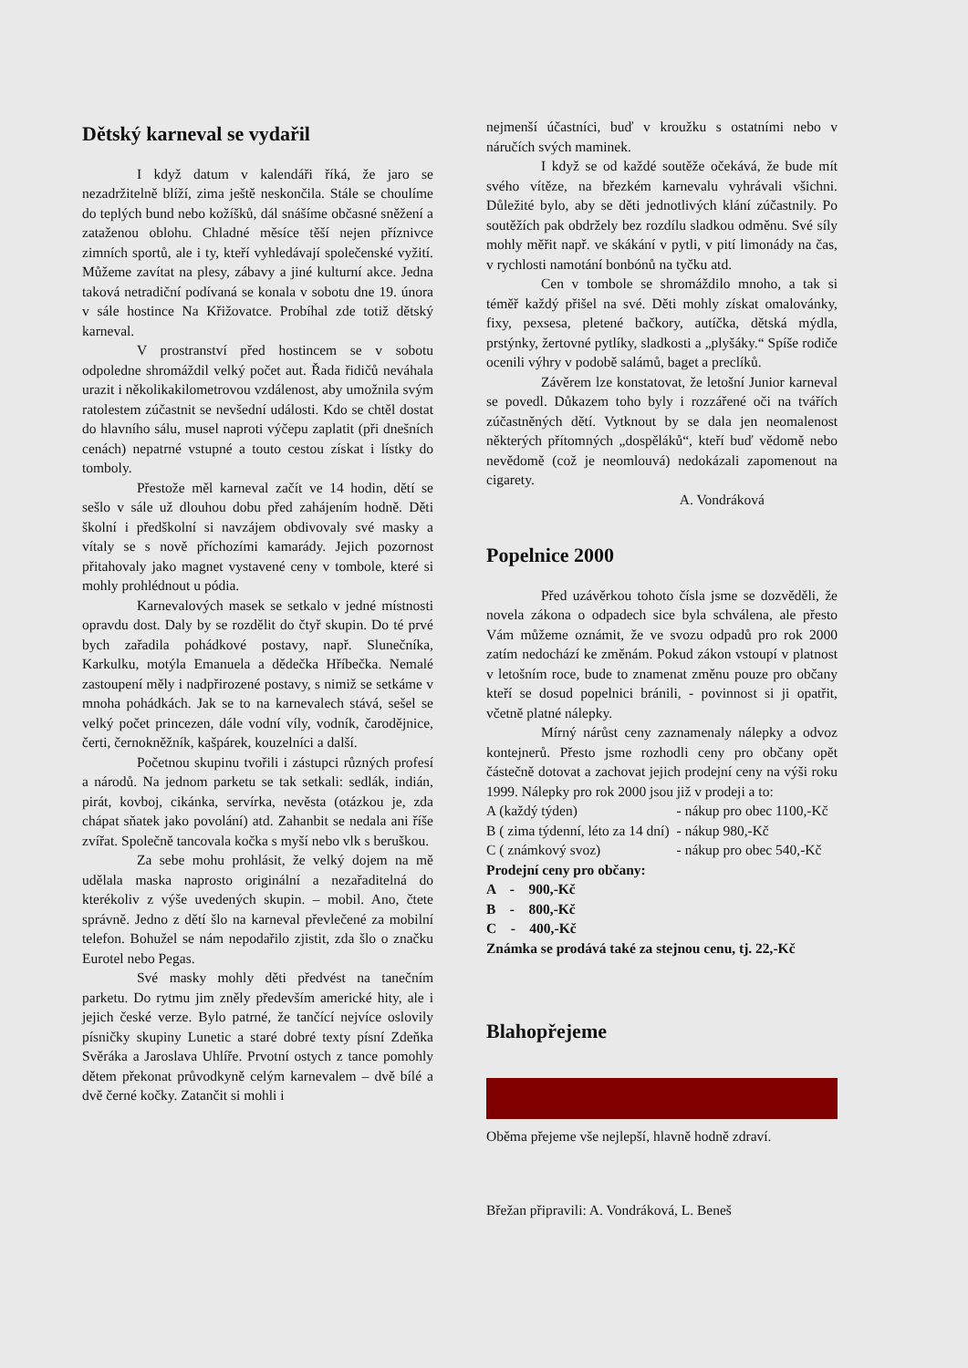Dětský karneval se vydařil
I když datum v kalendáři říká, že jaro se nezadržitelně blíží, zima ještě neskončila. Stále se choulíme do teplých bund nebo kožíšků, dál snášíme občasné sněžení a zataženou oblohu. Chladné měsíce těší nejen příznivce zimních sportů, ale i ty, kteří vyhledávají společenské vyžití. Můžeme zavítat na plesy, zábavy a jiné kulturní akce. Jedna taková netradiční podívaná se konala v sobotu dne 19. února v sále hostince Na Křižovatce. Probíhal zde totiž dětský karneval.
V prostranství před hostincem se v sobotu odpoledne shromáždil velký počet aut. Řada řidičů neváhala urazit i několikakilometrovou vzdálenost, aby umožnila svým ratolestem zúčastnit se nevšední události. Kdo se chtěl dostat do hlavního sálu, musel naproti výčepu zaplatit (při dnešních cenách) nepatrné vstupné a touto cestou získat i lístky do tomboly.
Přestože měl karneval začít ve 14 hodin, dětí se sešlo v sále už dlouhou dobu před zahájením hodně. Děti školní i předškolní si navzájem obdivovaly své masky a vítaly se s nově příchozími kamarády. Jejich pozornost přitahovaly jako magnet vystavené ceny v tombole, které si mohly prohlédnout u pódia.
Karnevalových masek se setkalo v jedné místnosti opravdu dost. Daly by se rozdělit do čtyř skupin. Do té prvé bych zařadila pohádkové postavy, např. Slunečníka, Karkulku, motýla Emanuela a dědečka Hříbečka. Nemalé zastoupení měly i nadpřirozené postavy, s nimiž se setkáme v mnoha pohádkách. Jak se to na karnevalech stává, sešel se velký počet princezen, dále vodní víly, vodník, čarodějnice, čerti, černokněžník, kašpárek, kouzelníci a další.
Početnou skupinu tvořili i zástupci různých profesí a národů. Na jednom parketu se tak setkali: sedlák, indián, pirát, kovboj, cikánka, servírka, nevěsta (otázkou je, zda chápat sňatek jako povolání) atd. Zahanbit se nedala ani říše zvířat. Společně tancovala kočka s myší nebo vlk s beruškou.
Za sebe mohu prohlásit, že velký dojem na mě udělala maska naprosto originální a nezařaditelná do kterékoliv z výše uvedených skupin. – mobil. Ano, čtete správně. Jedno z dětí šlo na karneval převlečené za mobilní telefon. Bohužel se nám nepodařilo zjistit, zda šlo o značku Eurotel nebo Pegas.
Své masky mohly děti předvést na tanečním parketu. Do rytmu jim zněly především americké hity, ale i jejich české verze. Bylo patrné, že tančící nejvíce oslovily písničky skupiny Lunetic a staré dobré texty písní Zdeňka Svěráka a Jaroslava Uhlíře. Prvotní ostych z tance pomohly dětem překonat průvodkyně celým karnevalem – dvě bílé a dvě černé kočky. Zatančit si mohli i
nejmenší účastníci, buď v kroužku s ostatními nebo v náručích svých maminek.
I když se od každé soutěže očekává, že bude mít svého vítěze, na březkém karnevalu vyhrávali všichni. Důležité bylo, aby se děti jednotlivých klání zúčastnily. Po soutěžích pak obdržely bez rozdílu sladkou odměnu. Své síly mohly měřit např. ve skákání v pytli, v pití limonády na čas, v rychlosti namotání bonbónů na tyčku atd.
Cen v tombole se shromáždilo mnoho, a tak si téměř každý přišel na své. Děti mohly získat omalovánky, fixy, pexsesa, pletené bačkory, autíčka, dětská mýdla, prstýnky, žertovné pytlíky, sladkosti a „plyšáky.“ Spíše rodiče ocenili výhry v podobě salámů, baget a preclíků.
Závěrem lze konstatovat, že letošní Junior karneval se povedl. Důkazem toho byly i rozzářené oči na tvářích zúčastněných dětí. Vytknout by se dala jen neomalenost některých přítomných „dospěláků“, kteří buď vědomě nebo nevědomě (což je neomlouvá) nedokázali zapomenout na cigarety.
A. Vondráková
Popelnice 2000
Před uzávěrkou tohoto čísla jsme se dozvěděli, že novela zákona o odpadech sice byla schválena, ale přesto Vám můžeme oznámit, že ve svozu odpadů pro rok 2000 zatím nedochází ke změnám. Pokud zákon vstoupí v platnost v letošním roce, bude to znamenat změnu pouze pro občany kteří se dosud popelnici bránili, - povinnost si ji opatřit, včetně platné nálepky.
Mírný nárůst ceny zaznamenaly nálepky a odvoz kontejnerů. Přesto jsme rozhodli ceny pro občany opět částečně dotovat a zachovat jejich prodejní ceny na výši roku 1999. Nálepky pro rok 2000 jsou již v prodeji a to:
| A (každý týden) | - nákup pro obec 1100,-Kč |
| B ( zima týdenní, léto za 14 dní) | - nákup 980,-Kč |
| C ( známkový svoz) | - nákup pro obec 540,-Kč |
Prodejní ceny pro občany:
A - 900,-Kč
B - 800,-Kč
C - 400,-Kč
Známka se prodává také za stejnou cenu, tj. 22,-Kč
Blahopřejeme
Oběma přejeme vše nejlepší, hlavně hodně zdraví.
Břežan připravili: A. Vondráková, L. Beneš